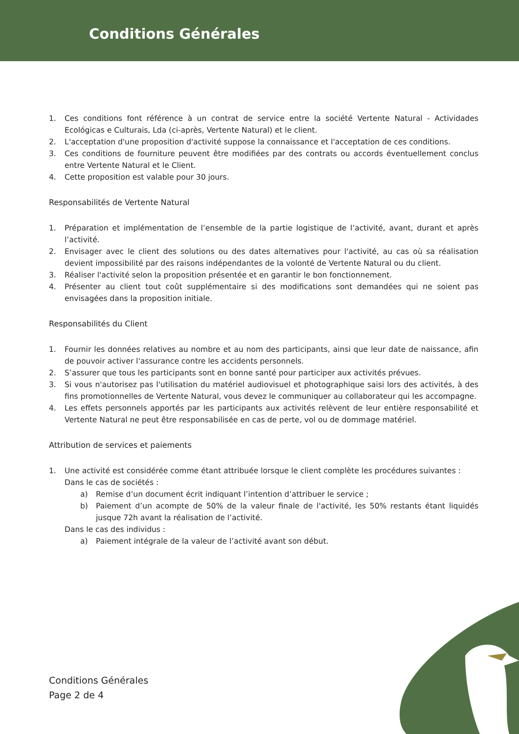Conditions Générales
1. Ces conditions font référence à un contrat de service entre la société Vertente Natural - Actividades Ecológicas e Culturais, Lda (ci-après, Vertente Natural) et le client.
2. L'acceptation d'une proposition d'activité suppose la connaissance et l'acceptation de ces conditions.
3. Ces conditions de fourniture peuvent être modifiées par des contrats ou accords éventuellement conclus entre Vertente Natural et le Client.
4. Cette proposition est valable pour 30 jours.
Responsabilités de Vertente Natural
1. Préparation et implémentation de l’ensemble de la partie logistique de l’activité, avant, durant et après l’activité.
2. Envisager avec le client des solutions ou des dates alternatives pour l'activité, au cas où sa réalisation devient impossibilité par des raisons indépendantes de la volonté de Vertente Natural ou du client.
3. Réaliser l'activité selon la proposition présentée et en garantir le bon fonctionnement.
4. Présenter au client tout coût supplémentaire si des modifications sont demandées qui ne soient pas envisagées dans la proposition initiale.
Responsabilités du Client
1. Fournir les données relatives au nombre et au nom des participants, ainsi que leur date de naissance, afin de pouvoir activer l'assurance contre les accidents personnels.
2. S’assurer que tous les participants sont en bonne santé pour participer aux activités prévues.
3. Si vous n'autorisez pas l'utilisation du matériel audiovisuel et photographique saisi lors des activités, à des fins promotionnelles de Vertente Natural, vous devez le communiquer au collaborateur qui les accompagne.
4. Les effets personnels apportés par les participants aux activités relèvent de leur entière responsabilité et Vertente Natural ne peut être responsabilisée en cas de perte, vol ou de dommage matériel.
Attribution de services et paiements
1. Une activité est considérée comme étant attribuée lorsque le client complète les procédures suivantes :
Dans le cas de sociétés :
a) Remise d’un document écrit indiquant l’intention d’attribuer le service ;
b) Paiement d’un acompte de 50% de la valeur finale de l'activité, les 50% restants étant liquidés jusque 72h avant la réalisation de l’activité.
Dans le cas des individus :
a) Paiement intégrale de la valeur de l’activité avant son début.
Conditions Générales
Page 2 de 4